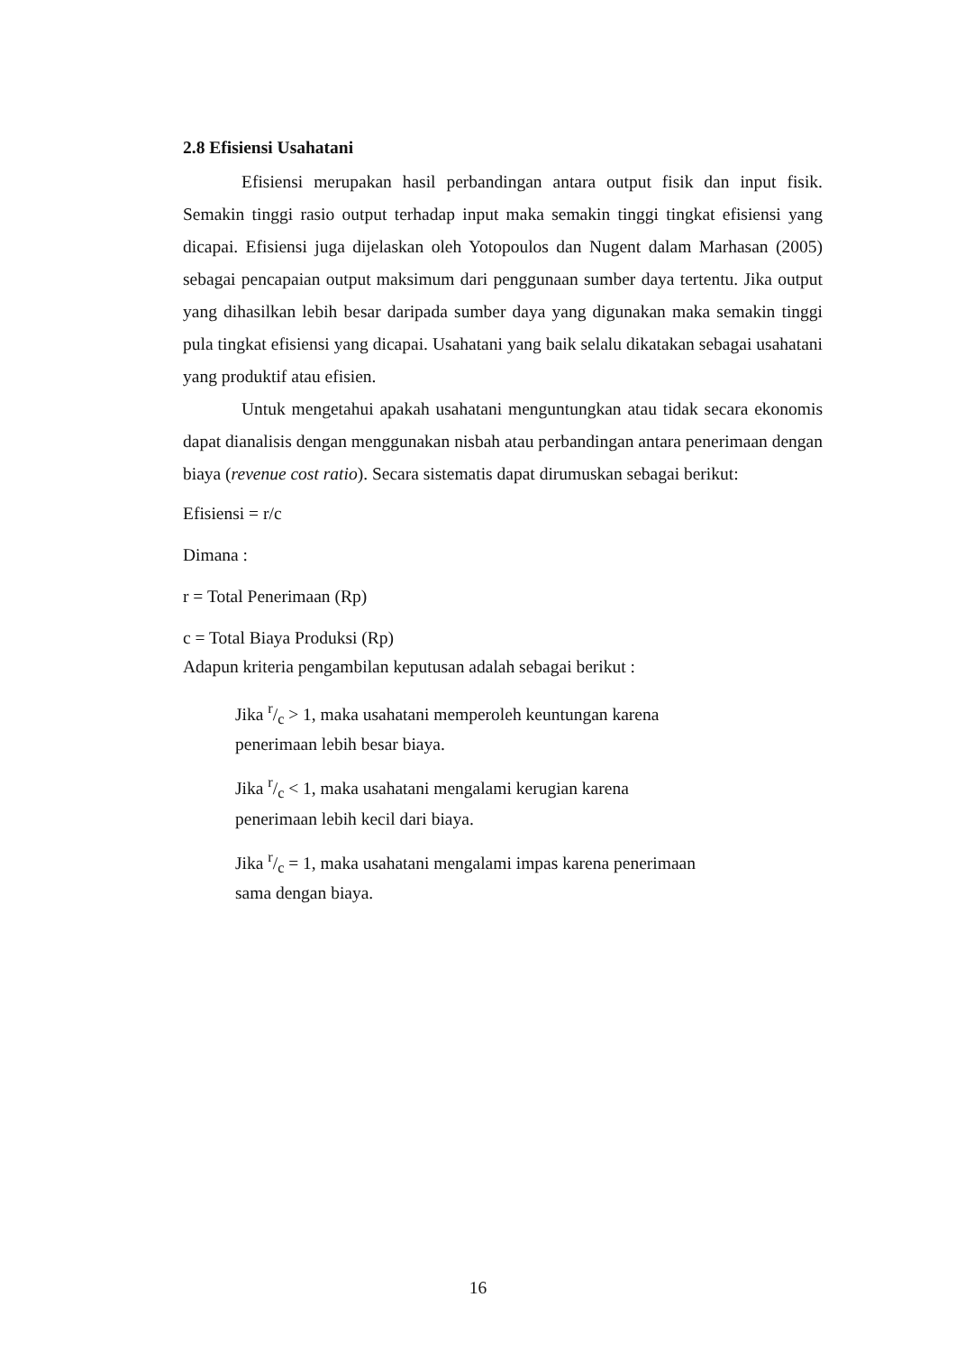2.8 Efisiensi Usahatani
Efisiensi merupakan hasil perbandingan antara output fisik dan input fisik. Semakin tinggi rasio output terhadap input maka semakin tinggi tingkat efisiensi yang dicapai. Efisiensi juga dijelaskan oleh Yotopoulos dan Nugent dalam Marhasan (2005) sebagai pencapaian output maksimum dari penggunaan sumber daya tertentu. Jika output yang dihasilkan lebih besar daripada sumber daya yang digunakan maka semakin tinggi pula tingkat efisiensi yang dicapai. Usahatani yang baik selalu dikatakan sebagai usahatani yang produktif atau efisien.
Untuk mengetahui apakah usahatani menguntungkan atau tidak secara ekonomis dapat dianalisis dengan menggunakan nisbah atau perbandingan antara penerimaan dengan biaya (revenue cost ratio). Secara sistematis dapat dirumuskan sebagai berikut:
Efisiensi = r/c
Dimana :
r = Total Penerimaan (Rp)
c = Total Biaya Produksi (Rp)
Adapun kriteria pengambilan keputusan adalah sebagai berikut :
Jika r/c > 1, maka usahatani memperoleh keuntungan karena penerimaan lebih besar biaya.
Jika r/c < 1, maka usahatani mengalami kerugian karena penerimaan lebih kecil dari biaya.
Jika r/c = 1, maka usahatani mengalami impas karena penerimaan sama dengan biaya.
16